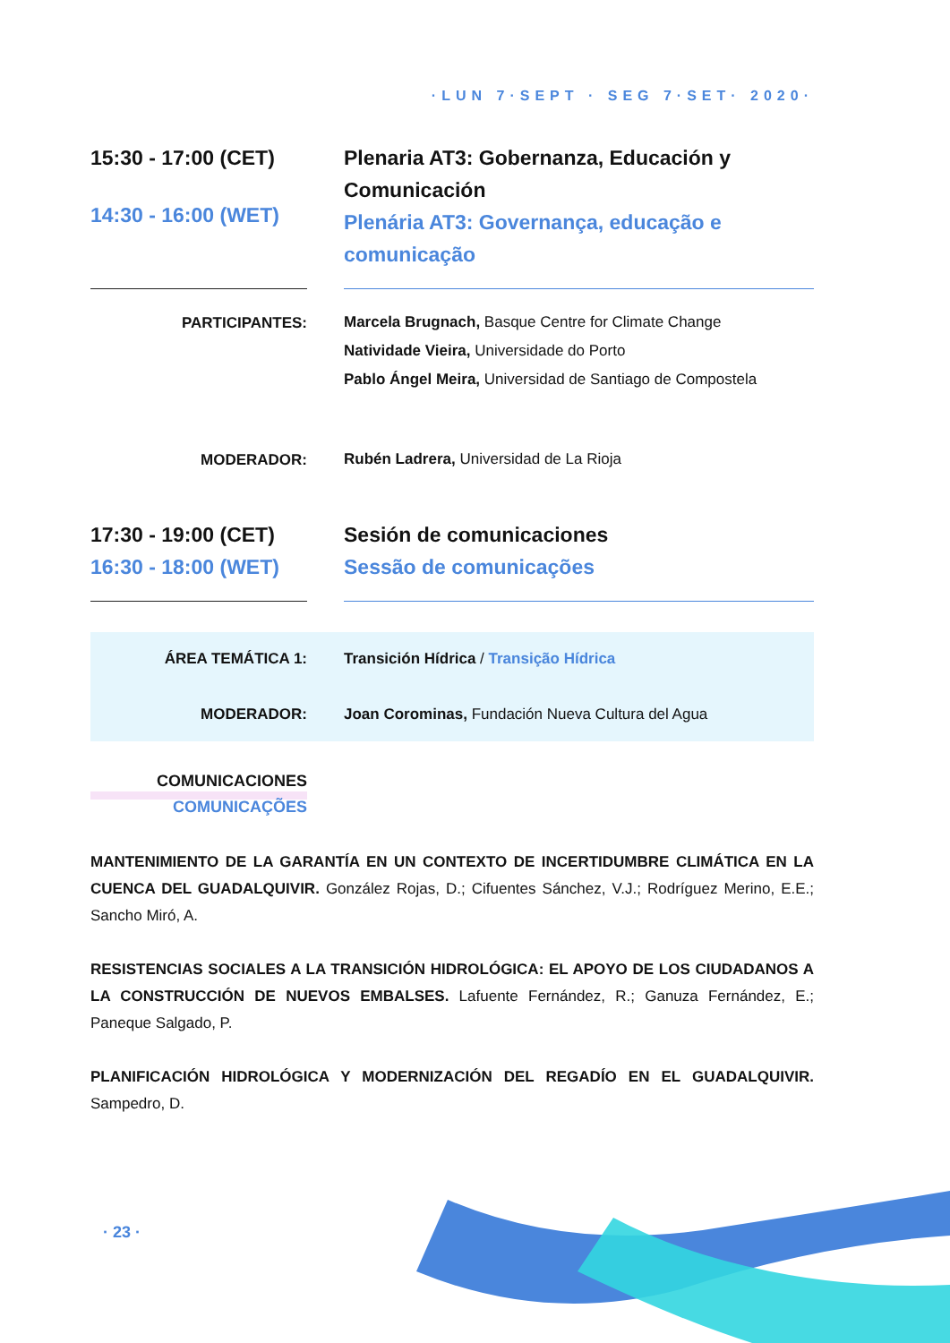·LUN 7·SEPT · SEG 7·SET· 2020·
15:30 - 17:00 (CET)
14:30 - 16:00 (WET)
Plenaria AT3: Gobernanza, Educación y Comunicación
Plenária AT3: Governança, educação e comunicação
PARTICIPANTES:
Marcela Brugnach, Basque Centre for Climate Change
Natividade Vieira, Universidade do Porto
Pablo Ángel Meira, Universidad de Santiago de Compostela
MODERADOR:
Rubén Ladrera, Universidad de La Rioja
17:30 - 19:00 (CET)
16:30 - 18:00 (WET)
Sesión de comunicaciones
Sessão de comunicações
ÁREA TEMÁTICA 1: Transición Hídrica / Transição Hídrica
MODERADOR:
Joan Corominas, Fundación Nueva Cultura del Agua
COMUNICACIONES
COMUNICAÇÕES
MANTENIMIENTO DE LA GARANTÍA EN UN CONTEXTO DE INCERTIDUMBRE CLIMÁTICA EN LA CUENCA DEL GUADALQUIVIR. González Rojas, D.; Cifuentes Sánchez, V.J.; Rodríguez Merino, E.E.; Sancho Miró, A.
RESISTENCIAS SOCIALES A LA TRANSICIÓN HIDROLÓGICA: EL APOYO DE LOS CIUDADANOS A LA CONSTRUCCIÓN DE NUEVOS EMBALSES. Lafuente Fernández, R.; Ganuza Fernández, E.; Paneque Salgado, P.
PLANIFICACIÓN HIDROLÓGICA Y MODERNIZACIÓN DEL REGADÍO EN EL GUADALQUIVIR. Sampedro, D.
· 23 ·